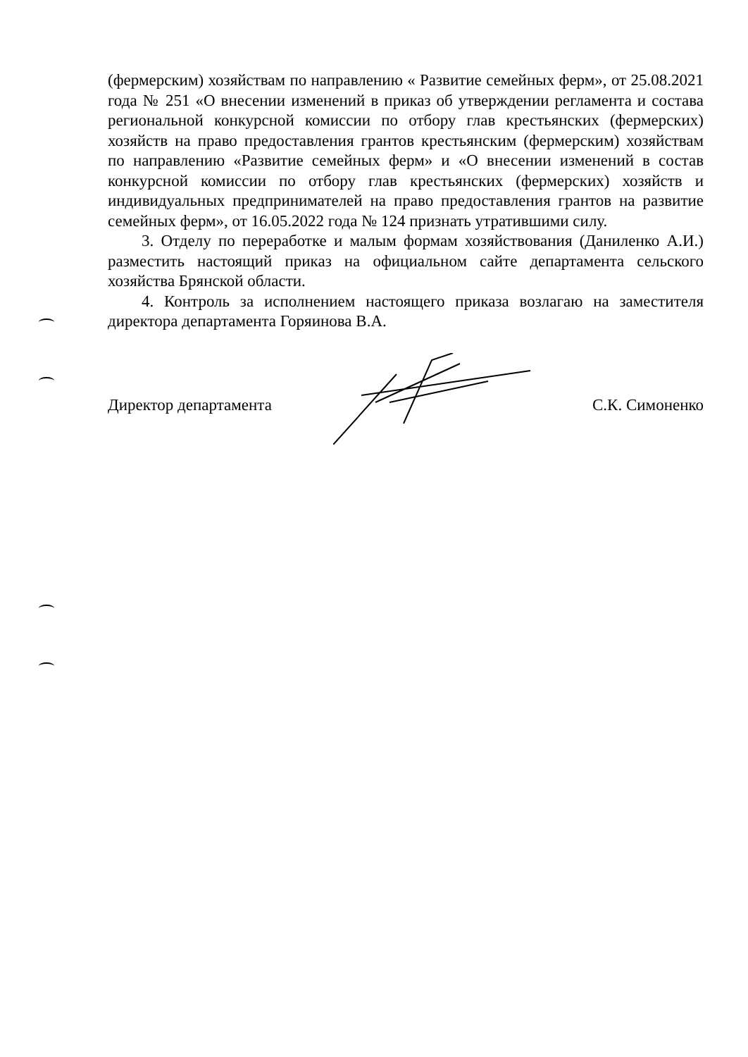(фермерским) хозяйствам по направлению « Развитие семейных ферм», от 25.08.2021 года № 251 «О внесении изменений в приказ об утверждении регламента и состава региональной конкурсной комиссии по отбору глав крестьянских (фермерских) хозяйств на право предоставления грантов крестьянским (фермерским) хозяйствам по направлению «Развитие семейных ферм» и «О внесении изменений в состав конкурсной комиссии по отбору глав крестьянских (фермерских) хозяйств и индивидуальных предпринимателей на право предоставления грантов на развитие семейных ферм», от 16.05.2022 года № 124 признать утратившими силу.
3. Отделу по переработке и малым формам хозяйствования (Даниленко А.И.) разместить настоящий приказ на официальном сайте департамента сельского хозяйства Брянской области.
4. Контроль за исполнением настоящего приказа возлагаю на заместителя директора департамента Горяинова В.А.
Директор департамента С.К. Симоненко